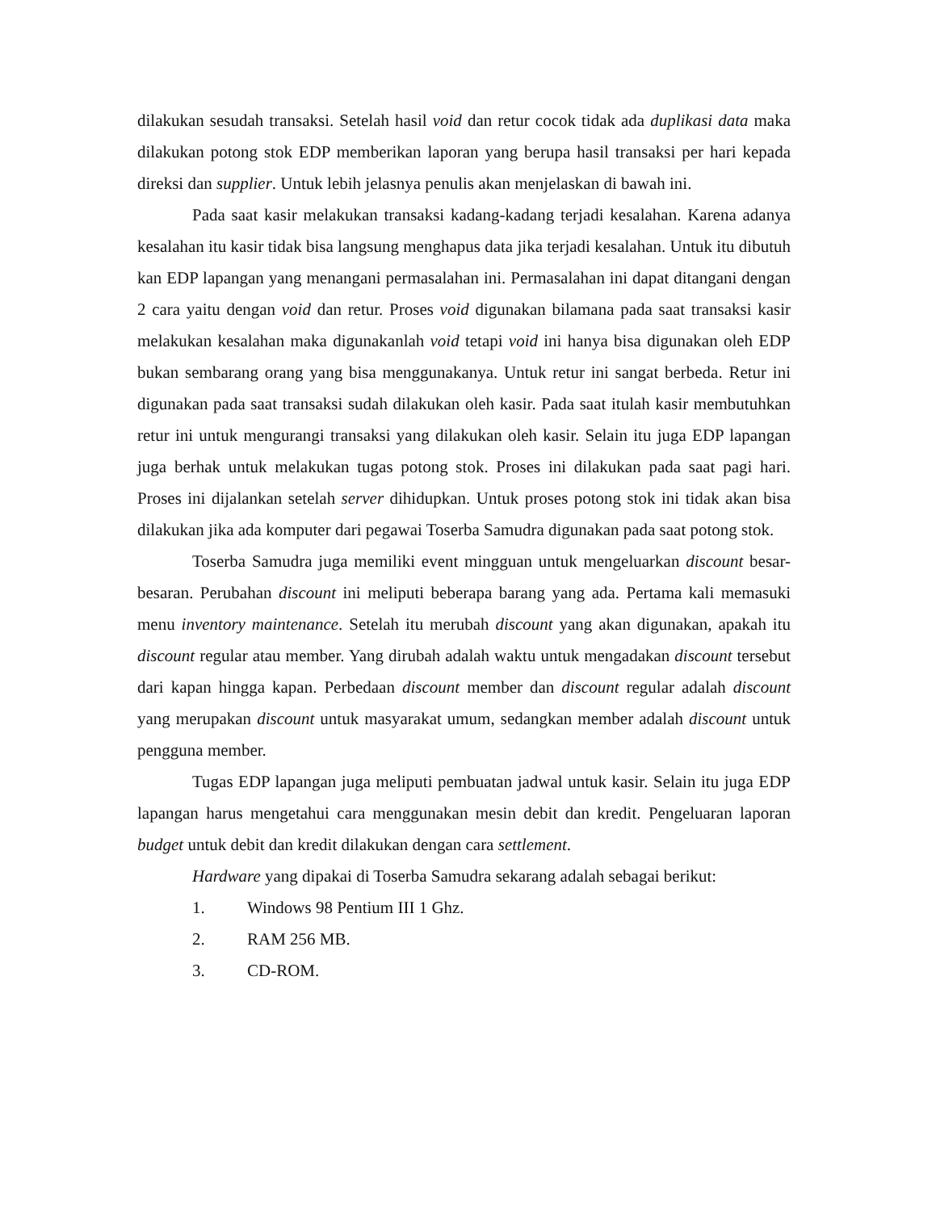dilakukan sesudah transaksi. Setelah hasil void dan retur cocok tidak ada duplikasi data maka dilakukan potong stok EDP memberikan laporan yang berupa hasil transaksi per hari kepada direksi dan supplier. Untuk lebih jelasnya penulis akan menjelaskan di bawah ini.
Pada saat kasir melakukan transaksi kadang-kadang terjadi kesalahan. Karena adanya kesalahan itu kasir tidak bisa langsung menghapus data jika terjadi kesalahan. Untuk itu dibutuh kan EDP lapangan yang menangani permasalahan ini. Permasalahan ini dapat ditangani dengan 2 cara yaitu dengan void dan retur. Proses void digunakan bilamana pada saat transaksi kasir melakukan kesalahan maka digunakanlah void tetapi void ini hanya bisa digunakan oleh EDP bukan sembarang orang yang bisa menggunakanya. Untuk retur ini sangat berbeda. Retur ini digunakan pada saat transaksi sudah dilakukan oleh kasir. Pada saat itulah kasir membutuhkan retur ini untuk mengurangi transaksi yang dilakukan oleh kasir. Selain itu juga EDP lapangan juga berhak untuk melakukan tugas potong stok. Proses ini dilakukan pada saat pagi hari. Proses ini dijalankan setelah server dihidupkan. Untuk proses potong stok ini tidak akan bisa dilakukan jika ada komputer dari pegawai Toserba Samudra digunakan pada saat potong stok.
Toserba Samudra juga memiliki event mingguan untuk mengeluarkan discount besar-besaran. Perubahan discount ini meliputi beberapa barang yang ada. Pertama kali memasuki menu inventory maintenance. Setelah itu merubah discount yang akan digunakan, apakah itu discount regular atau member. Yang dirubah adalah waktu untuk mengadakan discount tersebut dari kapan hingga kapan. Perbedaan discount member dan discount regular adalah discount yang merupakan discount untuk masyarakat umum, sedangkan member adalah discount untuk pengguna member.
Tugas EDP lapangan juga meliputi pembuatan jadwal untuk kasir. Selain itu juga EDP lapangan harus mengetahui cara menggunakan mesin debit dan kredit. Pengeluaran laporan budget untuk debit dan kredit dilakukan dengan cara settlement.
Hardware yang dipakai di Toserba Samudra sekarang adalah sebagai berikut:
1. Windows 98 Pentium III 1 Ghz.
2. RAM 256 MB.
3. CD-ROM.